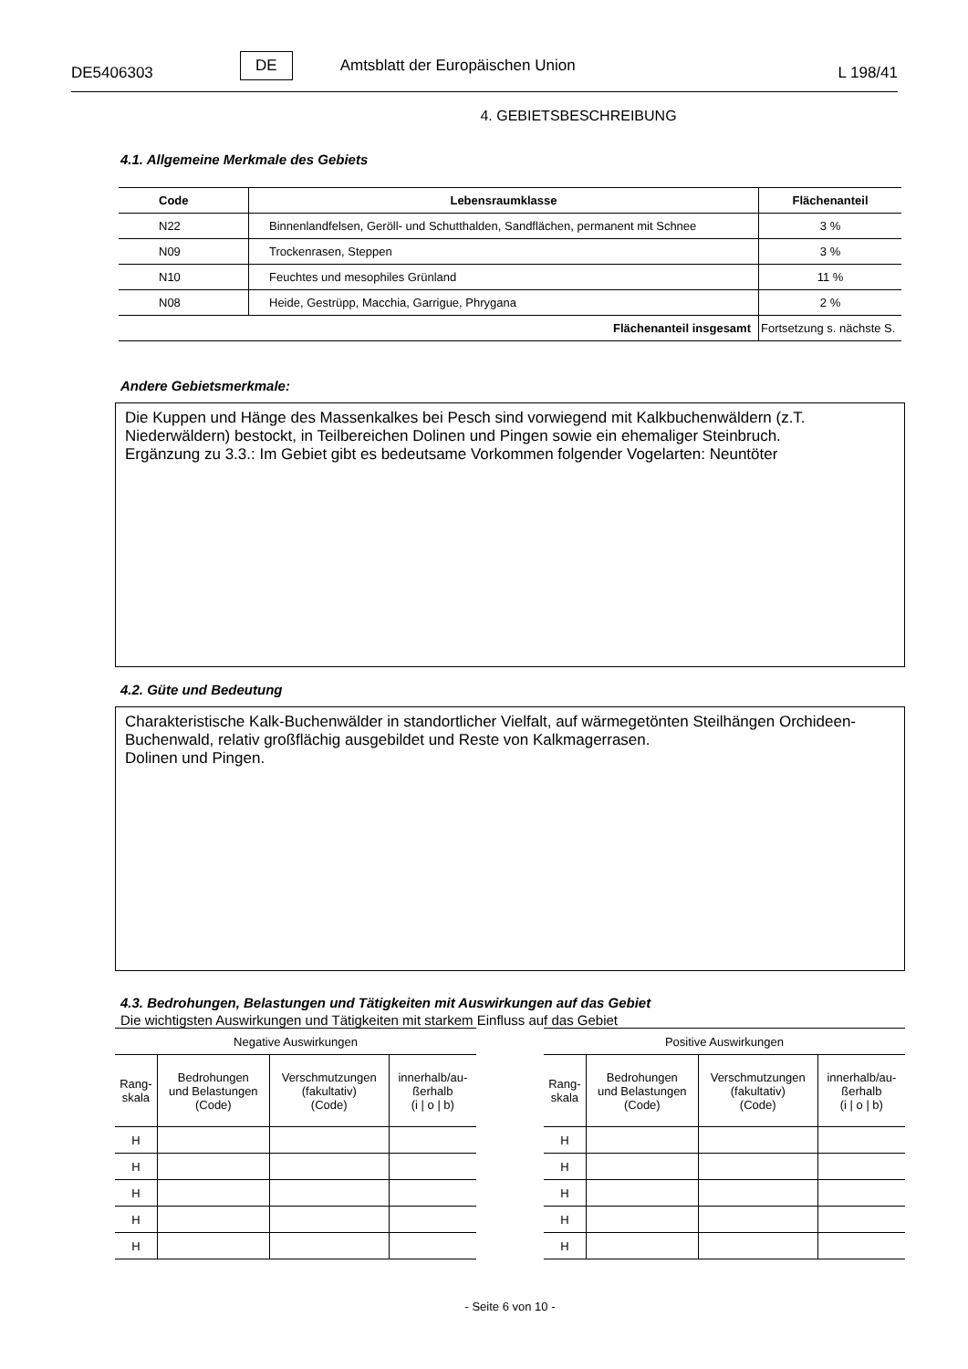DE5406303 DE Amtsblatt der Europäischen Union L 198/41
4. GEBIETSBESCHREIBUNG
4.1. Allgemeine Merkmale des Gebiets
| Code | Lebensraumklasse | Flächenanteil |
| --- | --- | --- |
| N22 | Binnenlandfelsen, Geröll- und Schutthalden, Sandflächen, permanent mit Schnee | 3 % |
| N09 | Trockenrasen, Steppen | 3 % |
| N10 | Feuchtes und mesophiles Grünland | 11 % |
| N08 | Heide, Gestrüpp, Macchia, Garrigue, Phrygana | 2 % |
| Flächenanteil insgesamt | | Fortsetzung s. nächste S. |
Andere Gebietsmerkmale:
Die Kuppen und Hänge des Massenkalkes bei Pesch sind vorwiegend mit Kalkbuchenwäldern (z.T. Niederwäldern) bestockt, in Teilbereichen Dolinen und Pingen sowie ein ehemaliger Steinbruch.
Ergänzung zu 3.3.: Im Gebiet gibt es bedeutsame Vorkommen folgender Vogelarten: Neuntöter
4.2. Güte und Bedeutung
Charakteristische Kalk-Buchenwälder in standortlicher Vielfalt, auf wärmegetönten Steilhängen Orchideen-Buchenwald, relativ großflächig ausgebildet und Reste von Kalkmagerrasen.
Dolinen und Pingen.
4.3. Bedrohungen, Belastungen und Tätigkeiten mit Auswirkungen auf das Gebiet
Die wichtigsten Auswirkungen und Tätigkeiten mit starkem Einfluss auf das Gebiet
| Negative Auswirkungen | | | |
| --- | --- | --- | --- |
| Rang- skala | Bedrohungen und Belastungen (Code) | Verschmutzungen (fakultativ) (Code) | innerhalb/au- ßerhalb (i / o / b) |
| H | | | |
| H | | | |
| H | | | |
| H | | | |
| H | | | |
| Positive Auswirkungen | | | |
| --- | --- | --- | --- |
| Rang- skala | Bedrohungen und Belastungen (Code) | Verschmutzungen (fakultativ) (Code) | innerhalb/au- ßerhalb (i / o / b) |
| H | | | |
| H | | | |
| H | | | |
| H | | | |
| H | | | |
- Seite 6 von 10 -